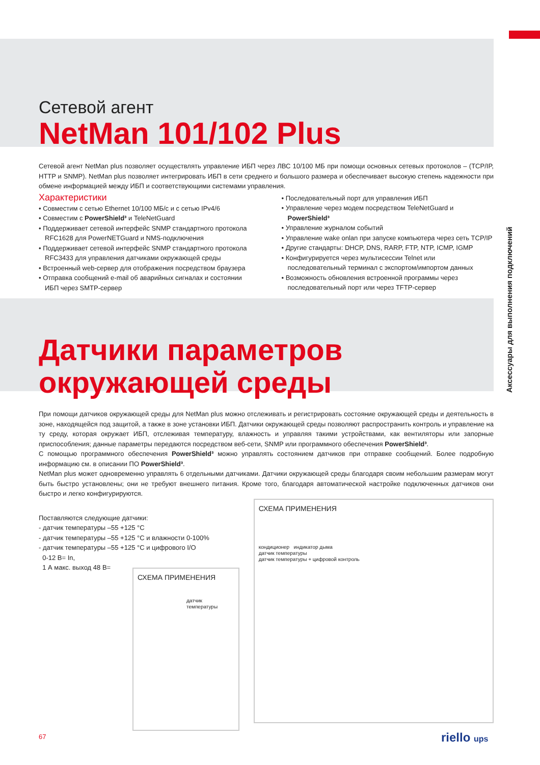Аксессуары для выполнения подключений
Сетевой агент
NetMan 101/102 Plus
Сетевой агент NetMan plus позволяет осуществлять управление ИБП через ЛВС 10/100 МБ при помощи основных сетевых протоколов – (TCP/IP, HTTP и SNMP). NetMan plus позволяет интегрировать ИБП в сети среднего и большого размера и обеспечивает высокую степень надежности при обмене информацией между ИБП и соответствующими системами управления.
Характеристики
• Совместим с сетью Ethernet 10/100 МБ/с и с сетью IPv4/6
• Совместим с PowerShield³ и TeleNetGuard
• Поддерживает сетевой интерфейс SNMP стандартного протокола RFC1628 для PowerNETGuard и NMS-подключения
• Поддерживает сетевой интерфейс SNMP стандартного протокола RFC3433 для управления датчиками окружающей среды
• Встроенный web-сервер для отображения посредством браузера
• Отправка сообщений e-mail об аварийных сигналах и состоянии ИБП через SMTP-сервер
• Последовательный порт для управления ИБП
• Управление через модем посредством TeleNetGuard и PowerShield³
• Управление журналом событий
• Управление wake onlan при запуске компьютера через сеть TCP/IP
• Другие стандарты: DHCP, DNS, RARP, FTP, NTP, ICMP, IGMP
• Конфигурируется через мультисессии Telnet или последовательный терминал с экспортом/импортом данных
• Возможность обновления встроенной программы через последовательный порт или через TFTP-сервер
Датчики параметров
окружающей среды
При помощи датчиков окружающей среды для NetMan plus можно отслеживать и регистрировать состояние окружающей среды и деятельность в зоне, находящейся под защитой, а также в зоне установки ИБП. Датчики окружающей среды позволяют распространить контроль и управление на ту среду, которая окружает ИБП, отслеживая температуру, влажность и управляя такими устройствами, как вентиляторы или запорные приспособления; данные параметры передаются посредством веб-сети, SNMP или программного обеспечения PowerShield³.
С помощью программного обеспечения PowerShield³ можно управлять состоянием датчиков при отправке сообщений. Более подробную информацию см. в описании ПО PowerShield³.
NetMan plus может одновременно управлять 6 отдельными датчиками. Датчики окружающей среды благодаря своим небольшим размерам могут быть быстро установлены; они не требуют внешнего питания. Кроме того, благодаря автоматической настройке подключенных датчиков они быстро и легко конфигурируются.
Поставляются следующие датчики:
- датчик температуры –55 +125 °C
- датчик температуры –55 +125 °C и влажности 0-100%
- датчик температуры –55 +125 °C и цифрового I/O
0-12 В= In,
1 А макс. выход 48 В=
СХЕМА ПРИМЕНЕНИЯ
датчик
температуры
СХЕМА ПРИМЕНЕНИЯ
кондиционер индикатор дыма
датчик температуры
датчик температуры + цифровой контроль
67 riello ups